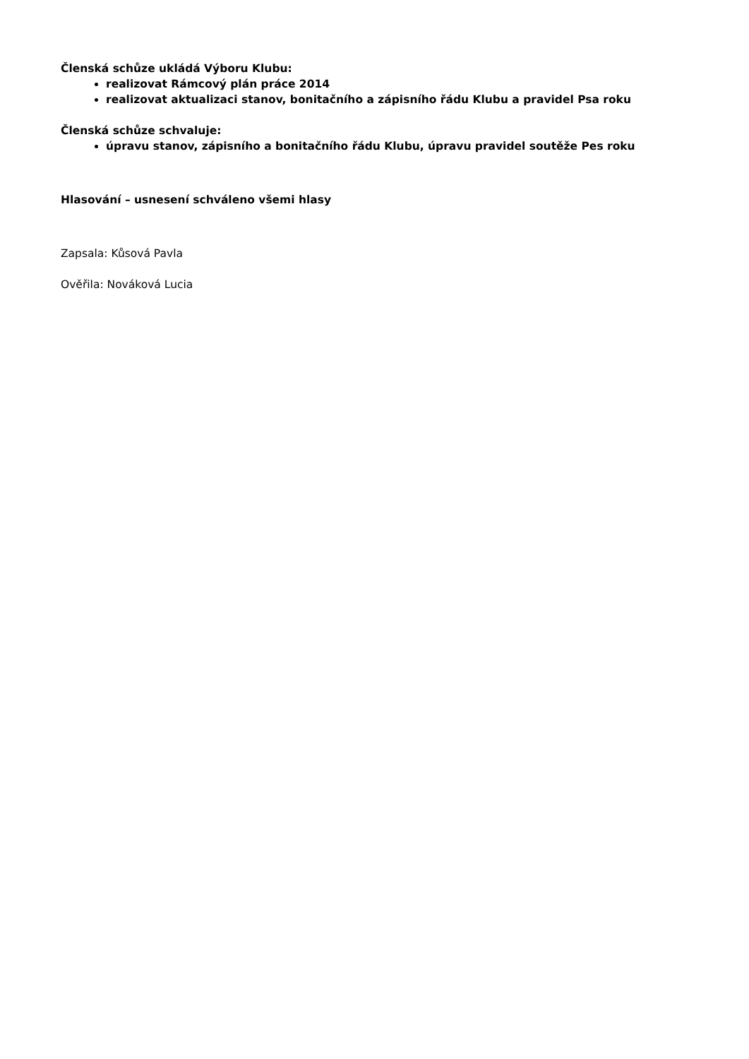Členská schůze ukládá Výboru Klubu:
realizovat Rámcový plán práce 2014
realizovat aktualizaci stanov, bonitačního a zápisního řádu Klubu a pravidel Psa roku
Členská schůze schvaluje:
úpravu stanov, zápisního a bonitačního řádu Klubu, úpravu pravidel soutěže Pes roku
Hlasování – usnesení schváleno všemi hlasy
Zapsala: Kůsová Pavla
Ověřila: Nováková Lucia